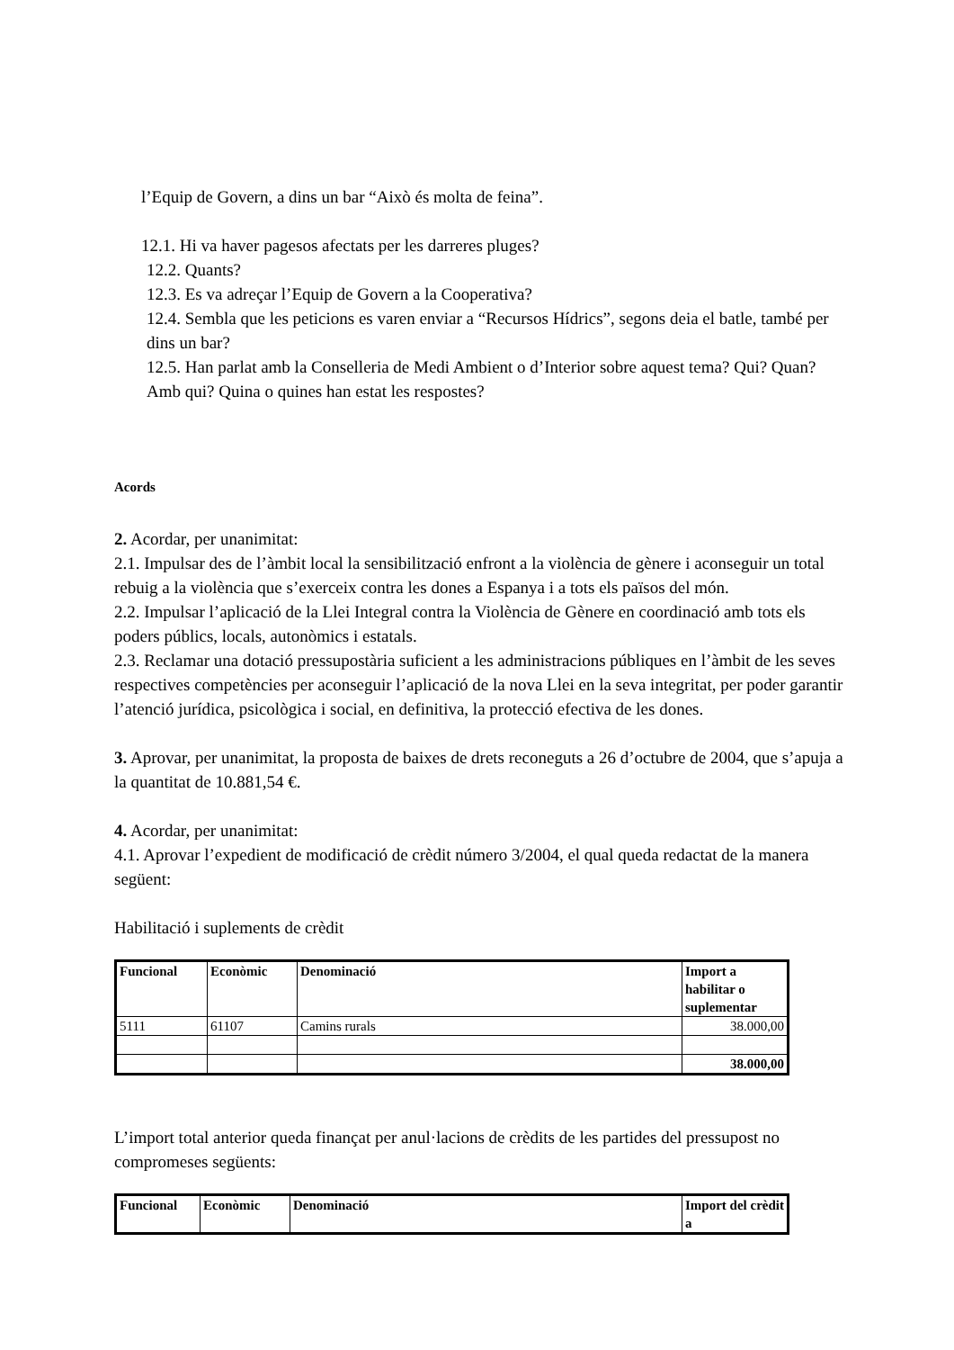l’Equip de Govern, a dins un bar “Això és molta de feina”.
12.1. Hi va haver pagesos afectats per les darreres pluges?
12.2. Quants?
12.3. Es va adreçar l’Equip de Govern a la Cooperativa?
12.4. Sembla que les peticions es varen enviar a “Recursos Hídrics”, segons deia el batle, també per dins un bar?
12.5. Han parlat amb la Conselleria de Medi Ambient o d’Interior sobre aquest tema? Qui? Quan? Amb qui? Quina o quines han estat les respostes?
Acords
2. Acordar, per unanimitat:
2.1. Impulsar des de l’àmbit local la sensibilització enfront a la violència de gènere i aconseguir un total rebuig a la violència que s’exerceix contra les dones a Espanya i a tots els països del món.
2.2. Impulsar l’aplicació de la Llei Integral contra la Violència de Gènere en coordinació amb tots els poders públics, locals, autonòmics i estatals.
2.3. Reclamar una dotació pressupostària suficient a les administracions públiques en l’àmbit de les seves respectives competències per aconseguir l’aplicació de la nova Llei en la seva integritat, per poder garantir l’atenció jurídica, psicològica i social, en definitiva, la protecció efectiva de les dones.
3. Aprovar, per unanimitat, la proposta de baixes de drets reconeguts a 26 d’octubre de 2004, que s’apuja a la quantitat de 10.881,54 €.
4. Acordar, per unanimitat:
4.1. Aprovar l’expedient de modificació de crèdit número 3/2004, el qual queda redactat de la manera següent:
Habilitació i suplements de crèdit
| Funcional | Econòmic | Denominació | Import a habilitar o suplementar |
| --- | --- | --- | --- |
| 5111 | 61107 | Camins rurals | 38.000,00 |
| | | | 38.000,00 |
L’import total anterior queda finançat per anul·lacions de crèdits de les partides del pressupost no compromeses següents:
| Funcional | Econòmic | Denominació | Import del crèdit a |
| --- | --- | --- | --- |